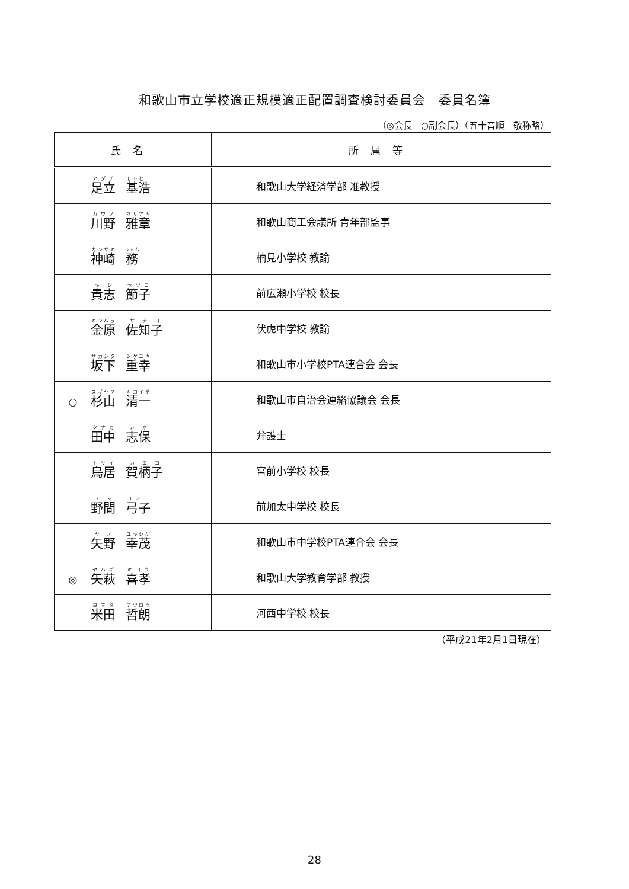和歌山市立学校適正規模適正配置調査検討委員会　委員名簿
（◎会長　○副会長）（五十音順　敬称略）
| 氏名 | 所属等 |
| --- | --- |
| 足立 基浩 | 和歌山大学経済学部 准教授 |
| 川野 雅章 | 和歌山商工会議所 青年部監事 |
| 神崎 務 | 楠見小学校 教諭 |
| 貴志 節子 | 前広瀬小学校 校長 |
| 金原 佐知子 | 伏虎中学校 教諭 |
| 坂下 重幸 | 和歌山市小学校PTA連合会 会長 |
| ○ 杉山 清一 | 和歌山市自治会連絡協議会 会長 |
| 田中 志保 | 弁護士 |
| 鳥居 賀柄子 | 宮前小学校 校長 |
| 野間 弓子 | 前加太中学校 校長 |
| 矢野 幸茂 | 和歌山市中学校PTA連合会 会長 |
| ◎ 矢萩 喜孝 | 和歌山大学教育学部 教授 |
| 米田 哲朗 | 河西中学校 校長 |
（平成21年2月1日現在）
28